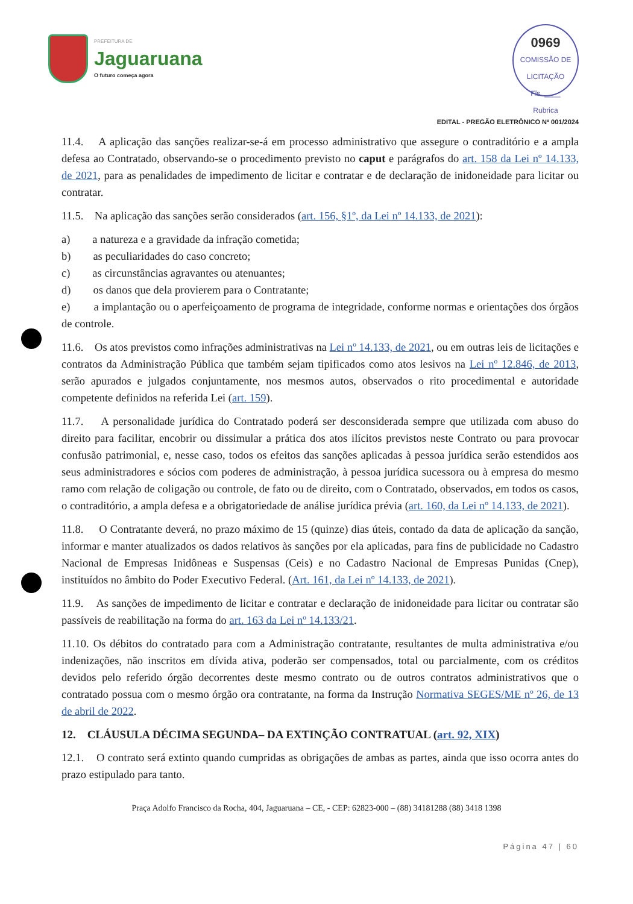PREFEITURA DE
Jaguaruana
O futuro começa agora
0969
COMISSÃO DE LICITAÇÃO
Fls. ____
Rubrica
EDITAL - PREGÃO ELETRÔNICO Nº 001/2024
11.4. A aplicação das sanções realizar-se-á em processo administrativo que assegure o contraditório e a ampla defesa ao Contratado, observando-se o procedimento previsto no caput e parágrafos do art. 158 da Lei nº 14.133, de 2021, para as penalidades de impedimento de licitar e contratar e de declaração de inidoneidade para licitar ou contratar.
11.5. Na aplicação das sanções serão considerados (art. 156, §1º, da Lei nº 14.133, de 2021):
a) a natureza e a gravidade da infração cometida;
b) as peculiaridades do caso concreto;
c) as circunstâncias agravantes ou atenuantes;
d) os danos que dela provierem para o Contratante;
e) a implantação ou o aperfeiçoamento de programa de integridade, conforme normas e orientações dos órgãos de controle.
11.6. Os atos previstos como infrações administrativas na Lei nº 14.133, de 2021, ou em outras leis de licitações e contratos da Administração Pública que também sejam tipificados como atos lesivos na Lei nº 12.846, de 2013, serão apurados e julgados conjuntamente, nos mesmos autos, observados o rito procedimental e autoridade competente definidos na referida Lei (art. 159).
11.7. A personalidade jurídica do Contratado poderá ser desconsiderada sempre que utilizada com abuso do direito para facilitar, encobrir ou dissimular a prática dos atos ilícitos previstos neste Contrato ou para provocar confusão patrimonial, e, nesse caso, todos os efeitos das sanções aplicadas à pessoa jurídica serão estendidos aos seus administradores e sócios com poderes de administração, à pessoa jurídica sucessora ou à empresa do mesmo ramo com relação de coligação ou controle, de fato ou de direito, com o Contratado, observados, em todos os casos, o contraditório, a ampla defesa e a obrigatoriedade de análise jurídica prévia (art. 160, da Lei nº 14.133, de 2021).
11.8. O Contratante deverá, no prazo máximo de 15 (quinze) dias úteis, contado da data de aplicação da sanção, informar e manter atualizados os dados relativos às sanções por ela aplicadas, para fins de publicidade no Cadastro Nacional de Empresas Inidôneas e Suspensas (Ceis) e no Cadastro Nacional de Empresas Punidas (Cnep), instituídos no âmbito do Poder Executivo Federal. (Art. 161, da Lei nº 14.133, de 2021).
11.9. As sanções de impedimento de licitar e contratar e declaração de inidoneidade para licitar ou contratar são passíveis de reabilitação na forma do art. 163 da Lei nº 14.133/21.
11.10. Os débitos do contratado para com a Administração contratante, resultantes de multa administrativa e/ou indenizações, não inscritos em dívida ativa, poderão ser compensados, total ou parcialmente, com os créditos devidos pelo referido órgão decorrentes deste mesmo contrato ou de outros contratos administrativos que o contratado possua com o mesmo órgão ora contratante, na forma da Instrução Normativa SEGES/ME nº 26, de 13 de abril de 2022.
12. CLÁUSULA DÉCIMA SEGUNDA– DA EXTINÇÃO CONTRATUAL (art. 92, XIX)
12.1. O contrato será extinto quando cumpridas as obrigações de ambas as partes, ainda que isso ocorra antes do prazo estipulado para tanto.
Praça Adolfo Francisco da Rocha, 404, Jaguaruana – CE, - CEP: 62823-000 – (88) 34181288 (88) 3418 1398
Página 47 | 60